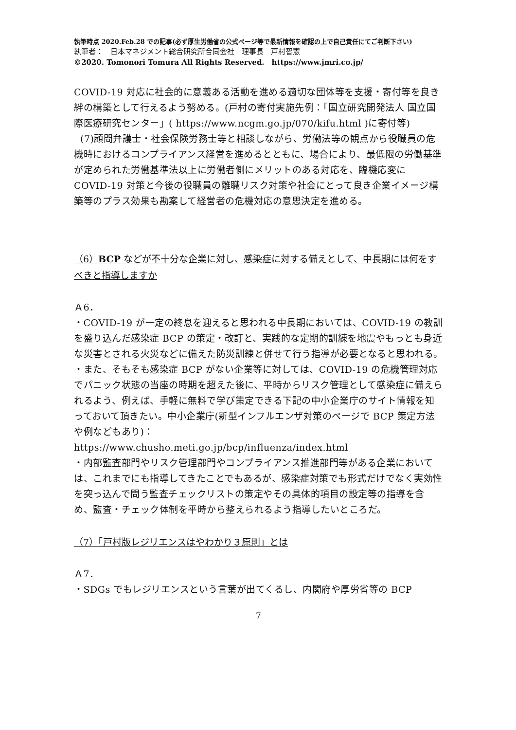執筆時点 2020.Feb.28 での記事(必ず厚生労働省の公式ページ等で最新情報を確認の上で自己責任にてご判断下さい)
執筆者：　日本マネジメント総合研究所合同会社　理事長　戸村智憲
©2020. Tomonori Tomura All Rights Reserved.　https://www.jmri.co.jp/
COVID-19 対応に社会的に意義ある活動を進める適切な団体等を支援・寄付等を良き絆の構築として行えるよう努める。(戸村の寄付実施先例：「国立研究開発法人 国立国際医療研究センター」( https://www.ncgm.go.jp/070/kifu.html )に寄付等)
(7)顧問弁護士・社会保険労務士等と相談しながら、労働法等の観点から役職員の危機時におけるコンプライアンス経営を進めるとともに、場合により、最低限の労働基準が定められた労働基準法以上に労働者側にメリットのある対応を、臨機応変に COVID-19 対策と今後の役職員の離職リスク対策や社会にとって良き企業イメージ構築等のプラス効果も勘案して経営者の危機対応の意思決定を進める。
（6）BCP などが不十分な企業に対し、感染症に対する備えとして、中長期には何をすべきと指導しますか
Ａ6．
・COVID-19 が一定の終息を迎えると思われる中長期においては、COVID-19 の教訓を盛り込んだ感染症 BCP の策定・改訂と、実践的な定期的訓練を地震やもっとも身近な災害とされる火災などに備えた防災訓練と併せて行う指導が必要となると思われる。
・また、そもそも感染症 BCP がない企業等に対しては、COVID-19 の危機管理対応でパニック状態の当座の時期を超えた後に、平時からリスク管理として感染症に備えられるよう、例えば、手軽に無料で学び策定できる下記の中小企業庁のサイト情報を知っておいて頂きたい。中小企業庁(新型インフルエンザ対策のページで BCP 策定方法や例などもあり)：
https://www.chusho.meti.go.jp/bcp/influenza/index.html
・内部監査部門やリスク管理部門やコンプライアンス推進部門等がある企業においては、これまでにも指導してきたことでもあるが、感染症対策でも形式だけでなく実効性を突っ込んで問う監査チェックリストの策定やその具体的項目の設定等の指導を含め、監査・チェック体制を平時から整えられるよう指導したいところだ。
（7）「戸村版レジリエンスはやわかり３原則」とは
Ａ7．
・SDGs でもレジリエンスという言葉が出てくるし、内閣府や厚労省等の BCP
7